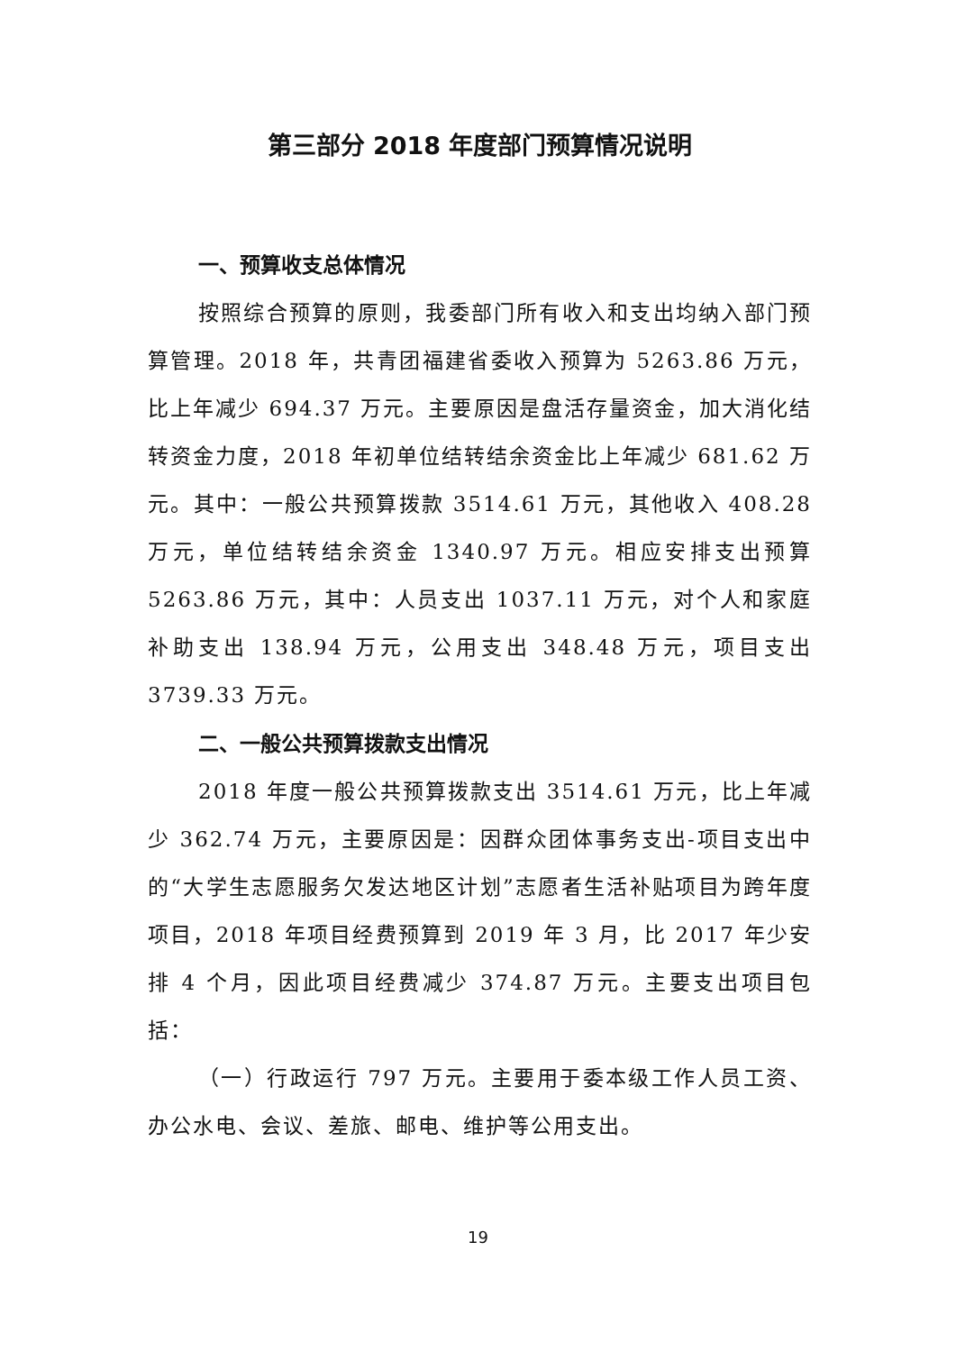第三部分 2018 年度部门预算情况说明
一、预算收支总体情况
按照综合预算的原则，我委部门所有收入和支出均纳入部门预算管理。2018 年，共青团福建省委收入预算为 5263.86 万元，比上年减少 694.37 万元。主要原因是盘活存量资金，加大消化结转资金力度，2018 年初单位结转结余资金比上年减少 681.62 万元。其中：一般公共预算拨款 3514.61 万元，其他收入 408.28 万元，单位结转结余资金 1340.97 万元。相应安排支出预算 5263.86 万元，其中：人员支出 1037.11 万元，对个人和家庭补助支出 138.94 万元，公用支出 348.48 万元，项目支出 3739.33 万元。
二、一般公共预算拨款支出情况
2018 年度一般公共预算拨款支出 3514.61 万元，比上年减少 362.74 万元，主要原因是：因群众团体事务支出-项目支出中的“大学生志愿服务欠发达地区计划”志愿者生活补贴项目为跨年度项目，2018 年项目经费预算到 2019 年 3 月，比 2017 年少安排 4 个月，因此项目经费减少 374.87 万元。主要支出项目包括：
（一）行政运行 797 万元。主要用于委本级工作人员工资、办公水电、会议、差旅、邮电、维护等公用支出。
19